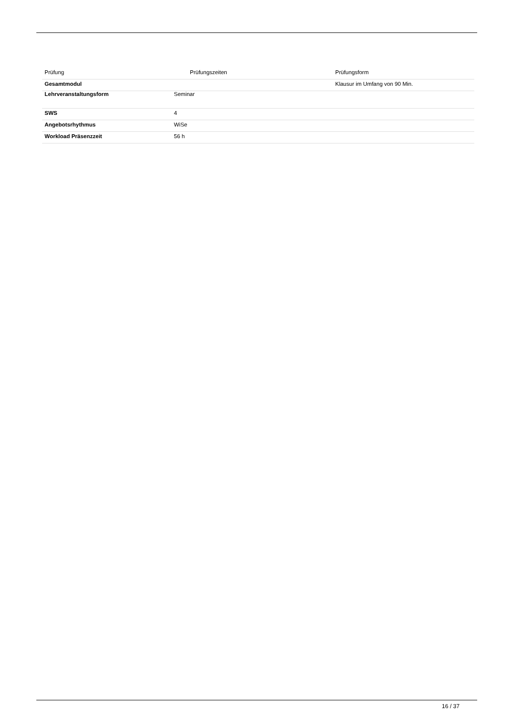| Prüfung | Prüfungszeiten | Prüfungsform |
| --- | --- | --- |
| Gesamtmodul | | Klausur im Umfang von 90 Min. |
| Lehrveranstaltungsform | Seminar |
| SWS | 4 |
| Angebotsrhythmus | WiSe |
| Workload Präsenzzeit | 56 h |
16 / 37